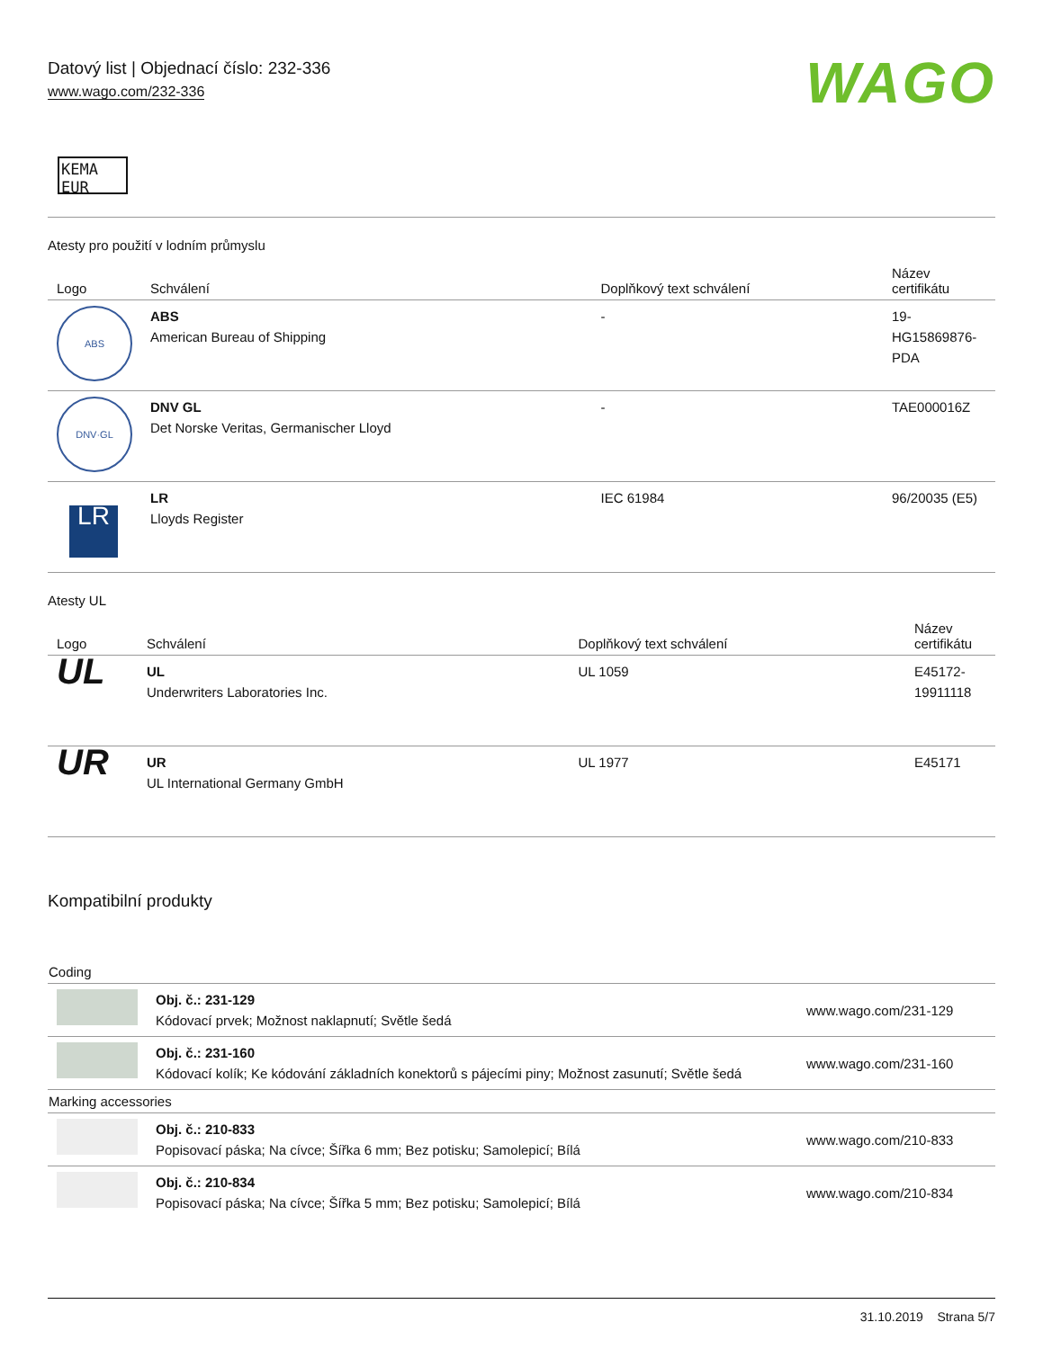Datový list | Objednací číslo: 232-336
www.wago.com/232-336
WAGO
KEMA
EUR
Atesty pro použití v lodním průmyslu
| Logo | Schválení | Doplňkový text schválení | Název certifikátu |
| --- | --- | --- | --- |
| ABS | ABS American Bureau of Shipping | - | 19- HG15869876- PDA |
| DNV·GL | DNV GL Det Norske Veritas, Germanischer Lloyd | - | TAE000016Z |
| LR | LR Lloyds Register | IEC 61984 | 96/20035 (E5) |
Atesty UL
| Logo | Schválení | Doplňkový text schválení | Název certifikátu |
| --- | --- | --- | --- |
| UL | UL Underwriters Laboratories Inc. | UL 1059 | E45172- 19911118 |
| UR | UR UL International Germany GmbH | UL 1977 | E45171 |
Kompatibilní produkty
Coding
| | Obj. č.: 231-129 Kódovací prvek; Možnost naklapnutí; Světle šedá | www.wago.com/231-129 |
| | Obj. č.: 231-160 Kódovací kolík; Ke kódování základních konektorů s pájecími piny; Možnost zasunutí; Světle šedá | www.wago.com/231-160 |
Marking accessories
| | Obj. č.: 210-833 Popisovací páska; Na cívce; Šířka 6 mm; Bez potisku; Samolepicí; Bílá | www.wago.com/210-833 |
| | Obj. č.: 210-834 Popisovací páska; Na cívce; Šířka 5 mm; Bez potisku; Samolepicí; Bílá | www.wago.com/210-834 |
31.10.2019 Strana 5/7